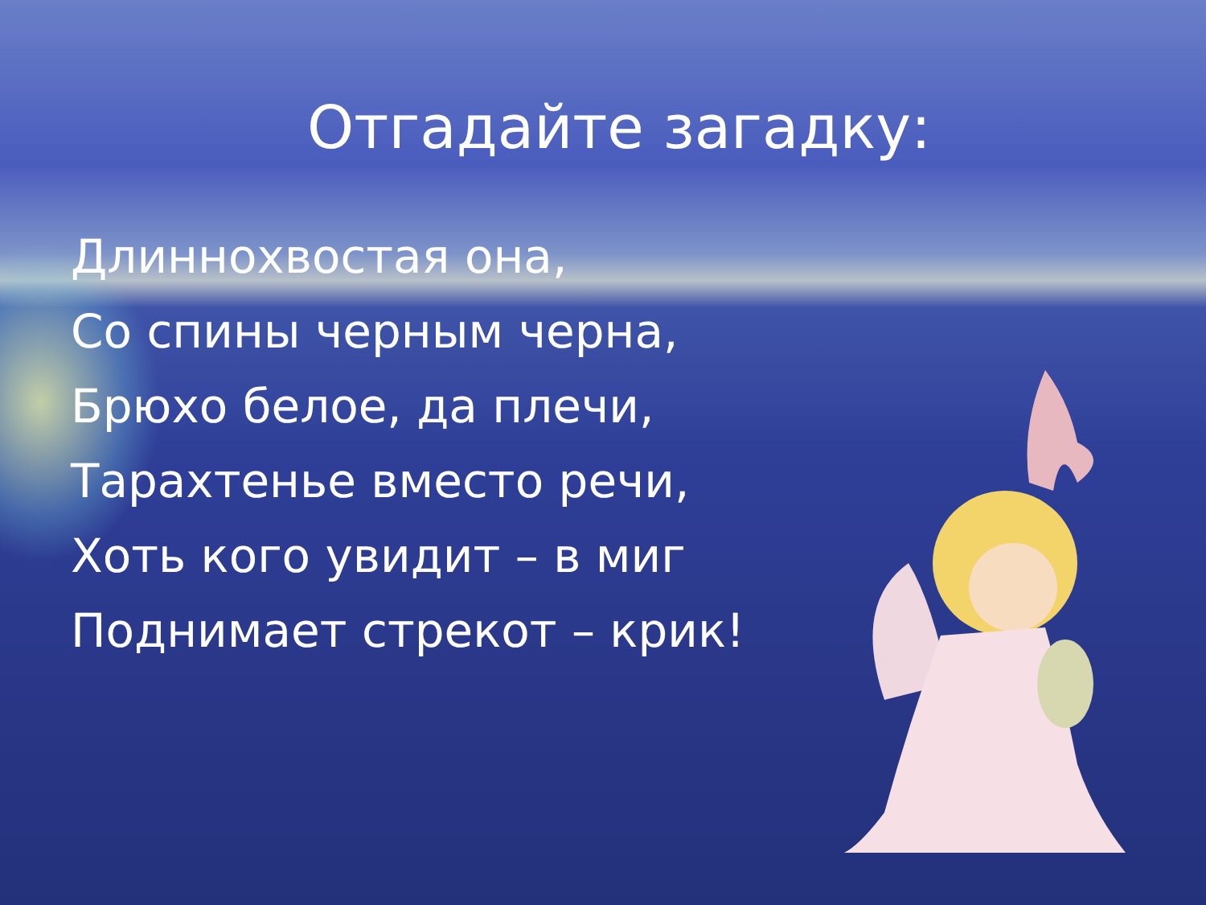Отгадайте загадку:
Длиннохвостая она,
Со спины черным черна,
Брюхо белое, да плечи,
Тарахтенье вместо речи,
Хоть кого увидит – в миг
Поднимает стрекот – крик!